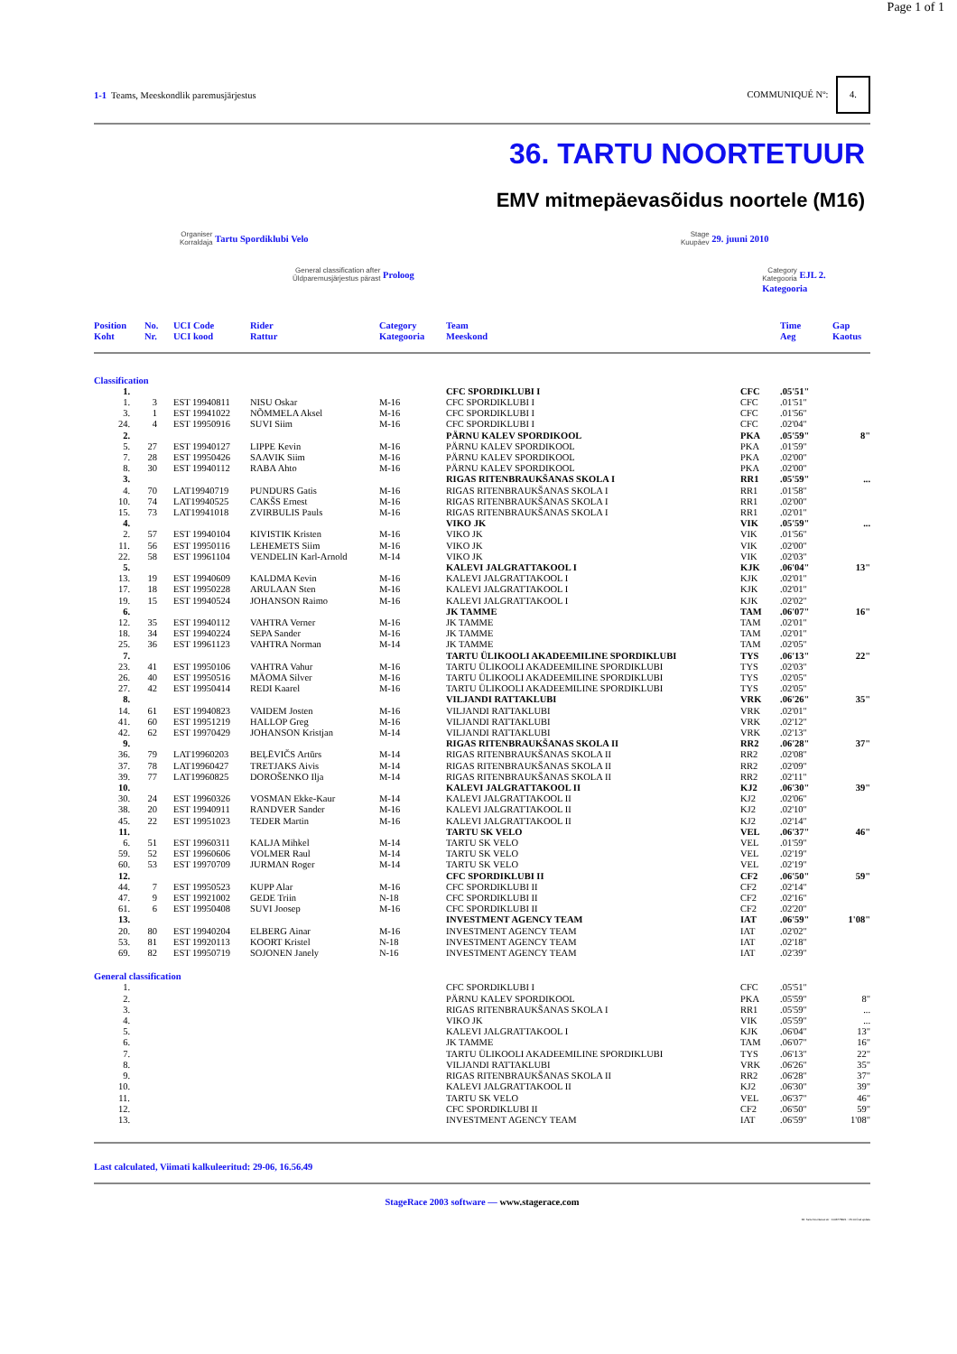Page 1 of 1
1-1 Teams, Meeskondlik paremusjärjestus
COMMUNIQUÉ Nº: 4.
36. TARTU NOORTETUUR
EMV mitmepäevasõidus noortele (M16)
Organiser
Korraldaja Tartu Spordiklubi Velo
Stage
Kuupäev 29. juuni 2010
General classification after
Üldparemusjärjestus pärast Proloog
Category
Kategooria EJL 2. Kategooria
| Position Koht | No. Nr. | UCI Code UCI kood | Rider Rattur | Category Kategooria | Team Meeskond | | Time Aeg | Gap Kaotus |
| --- | --- | --- | --- | --- | --- | --- | --- | --- |
| Classification | | | | | | | | | |
| 1. | | | | | | CFC SPORDIKLUBI I | CFC | .05'51" | |
| 1. | 3 | | EST 19940811 | NISU Oskar | M-16 | CFC SPORDIKLUBI I | CFC | .01'51" | |
| 3. | 1 | | EST 19941022 | NÕMMELA Aksel | M-16 | CFC SPORDIKLUBI I | CFC | .01'56" | |
| 24. | 4 | | EST 19950916 | SUVI Siim | M-16 | CFC SPORDIKLUBI I | CFC | .02'04" | |
| 2. | | | | | | PÄRNU KALEV SPORDIKOOL | PKA | .05'59" | 8" |
| 5. | 27 | | EST 19940127 | LIPPE Kevin | M-16 | PÄRNU KALEV SPORDIKOOL | PKA | .01'59" | |
| 7. | 28 | | EST 19950426 | SAAVIK Siim | M-16 | PÄRNU KALEV SPORDIKOOL | PKA | .02'00" | |
| 8. | 30 | | EST 19940112 | RABA Ahto | M-16 | PÄRNU KALEV SPORDIKOOL | PKA | .02'00" | |
| 3. | | | | | | RIGAS RITENBRAUKŠANAS SKOLA I | RR1 | .05'59" | ... |
| 4. | 70 | | LAT19940719 | PUNDURS Gatis | M-16 | RIGAS RITENBRAUKŠANAS SKOLA I | RR1 | .01'58" | |
| 10. | 74 | | LAT19940525 | CAKŠS Ernest | M-16 | RIGAS RITENBRAUKŠANAS SKOLA I | RR1 | .02'00" | |
| 15. | 73 | | LAT19941018 | ZVIRBULIS Pauls | M-16 | RIGAS RITENBRAUKŠANAS SKOLA I | RR1 | .02'01" | |
| 4. | | | | | | VIKO JK | VIK | .05'59" | ... |
| 2. | 57 | | EST 19940104 | KIVISTIK Kristen | M-16 | VIKO JK | VIK | .01'56" | |
| 11. | 56 | | EST 19950116 | LEHEMETS Siim | M-16 | VIKO JK | VIK | .02'00" | |
| 22. | 58 | | EST 19961104 | VENDELIN Karl-Arnold | M-14 | VIKO JK | VIK | .02'03" | |
| 5. | | | | | | KALEVI JALGRATTAKOOL I | KJK | .06'04" | 13" |
| 13. | 19 | | EST 19940609 | KALDMA Kevin | M-16 | KALEVI JALGRATTAKOOL I | KJK | .02'01" | |
| 17. | 18 | | EST 19950228 | ARULAAN Sten | M-16 | KALEVI JALGRATTAKOOL I | KJK | .02'01" | |
| 19. | 15 | | EST 19940524 | JOHANSON Raimo | M-16 | KALEVI JALGRATTAKOOL I | KJK | .02'02" | |
| 6. | | | | | | JK TAMME | TAM | .06'07" | 16" |
| 12. | 35 | | EST 19940112 | VAHTRA Verner | M-16 | JK TAMME | TAM | .02'01" | |
| 18. | 34 | | EST 19940224 | SEPA Sander | M-16 | JK TAMME | TAM | .02'01" | |
| 25. | 36 | | EST 19961123 | VAHTRA Norman | M-14 | JK TAMME | TAM | .02'05" | |
| 7. | | | | | | TARTU ÜLIKOOLI AKADEEMILINE SPORDIKLUBI | TYS | .06'13" | 22" |
| 23. | 41 | | EST 19950106 | VAHTRA Vahur | M-16 | TARTU ÜLIKOOLI AKADEEMILINE SPORDIKLUBI | TYS | .02'03" | |
| 26. | 40 | | EST 19950516 | MÄOMA Silver | M-16 | TARTU ÜLIKOOLI AKADEEMILINE SPORDIKLUBI | TYS | .02'05" | |
| 27. | 42 | | EST 19950414 | REDI Kaarel | M-16 | TARTU ÜLIKOOLI AKADEEMILINE SPORDIKLUBI | TYS | .02'05" | |
| 8. | | | | | | VILJANDI RATTAKLUBI | VRK | .06'26" | 35" |
| 14. | 61 | | EST 19940823 | VAIDEM Josten | M-16 | VILJANDI RATTAKLUBI | VRK | .02'01" | |
| 41. | 60 | | EST 19951219 | HALLOP Greg | M-16 | VILJANDI RATTAKLUBI | VRK | .02'12" | |
| 42. | 62 | | EST 19970429 | JOHANSON Kristjan | M-14 | VILJANDI RATTAKLUBI | VRK | .02'13" | |
| 9. | | | | | | RIGAS RITENBRAUKŠANAS SKOLA II | RR2 | .06'28" | 37" |
| 36. | 79 | | LAT19960203 | BEĻĒVIČS Artūrs | M-14 | RIGAS RITENBRAUKŠANAS SKOLA II | RR2 | .02'08" | |
| 37. | 78 | | LAT19960427 | TRETJAKS Aivis | M-14 | RIGAS RITENBRAUKŠANAS SKOLA II | RR2 | .02'09" | |
| 39. | 77 | | LAT19960825 | DOROŠENKO Ilja | M-14 | RIGAS RITENBRAUKŠANAS SKOLA II | RR2 | .02'11" | |
| 10. | | | | | | KALEVI JALGRATTAKOOL II | KJ2 | .06'30" | 39" |
| 30. | 24 | | EST 19960326 | VOSMAN Ekke-Kaur | M-14 | KALEVI JALGRATTAKOOL II | KJ2 | .02'06" | |
| 38. | 20 | | EST 19940911 | RANDVER Sander | M-16 | KALEVI JALGRATTAKOOL II | KJ2 | .02'10" | |
| 45. | 22 | | EST 19951023 | TEDER Martin | M-16 | KALEVI JALGRATTAKOOL II | KJ2 | .02'14" | |
| 11. | | | | | | TARTU SK VELO | VEL | .06'37" | 46" |
| 6. | 51 | | EST 19960311 | KALJA Mihkel | M-14 | TARTU SK VELO | VEL | .01'59" | |
| 59. | 52 | | EST 19960606 | VOLMER Raul | M-14 | TARTU SK VELO | VEL | .02'19" | |
| 60. | 53 | | EST 19970709 | JURMAN Roger | M-14 | TARTU SK VELO | VEL | .02'19" | |
| 12. | | | | | | CFC SPORDIKLUBI II | CF2 | .06'50" | 59" |
| 44. | 7 | | EST 19950523 | KUPP Alar | M-16 | CFC SPORDIKLUBI II | CF2 | .02'14" | |
| 47. | 9 | | EST 19921002 | GEDE Triin | N-18 | CFC SPORDIKLUBI II | CF2 | .02'16" | |
| 61. | 6 | | EST 19950408 | SUVI Joosep | M-16 | CFC SPORDIKLUBI II | CF2 | .02'20" | |
| 13. | | | | | | INVESTMENT AGENCY TEAM | IAT | .06'59" | 1'08" |
| 20. | 80 | | EST 19940204 | ELBERG Ainar | M-16 | INVESTMENT AGENCY TEAM | IAT | .02'02" | |
| 53. | 81 | | EST 19920113 | KOORT Kristel | N-18 | INVESTMENT AGENCY TEAM | IAT | .02'18" | |
| 69. | 82 | | EST 19950719 | SOJONEN Janely | N-16 | INVESTMENT AGENCY TEAM | IAT | .02'39" | |
| General classification | | | | | | | | | |
| 1. | | | | | | CFC SPORDIKLUBI I | CFC | .05'51" | |
| 2. | | | | | | PÄRNU KALEV SPORDIKOOL | PKA | .05'59" | 8" |
| 3. | | | | | | RIGAS RITENBRAUKŠANAS SKOLA I | RR1 | .05'59" | ... |
| 4. | | | | | | VIKO JK | VIK | .05'59" | ... |
| 5. | | | | | | KALEVI JALGRATTAKOOL I | KJK | .06'04" | 13" |
| 6. | | | | | | JK TAMME | TAM | .06'07" | 16" |
| 7. | | | | | | TARTU ÜLIKOOLI AKADEEMILINE SPORDIKLUBI | TYS | .06'13" | 22" |
| 8. | | | | | | VILJANDI RATTAKLUBI | VRK | .06'26" | 35" |
| 9. | | | | | | RIGAS RITENBRAUKŠANAS SKOLA II | RR2 | .06'28" | 37" |
| 10. | | | | | | KALEVI JALGRATTAKOOL II | KJ2 | .06'30" | 39" |
| 11. | | | | | | TARTU SK VELO | VEL | .06'37" | 46" |
| 12. | | | | | | CFC SPORDIKLUBI II | CF2 | .06'50" | 59" |
| 13. | | | | | | INVESTMENT AGENCY TEAM | IAT | .06'59" | 1'08" |
Last calculated, Viimati kalkuleeritud: 29-06, 16.56.49
StageRace 2003 software — www.stagerace.com
36. Tartu Noortetuur.str : 1146775821 : V3.14 final update